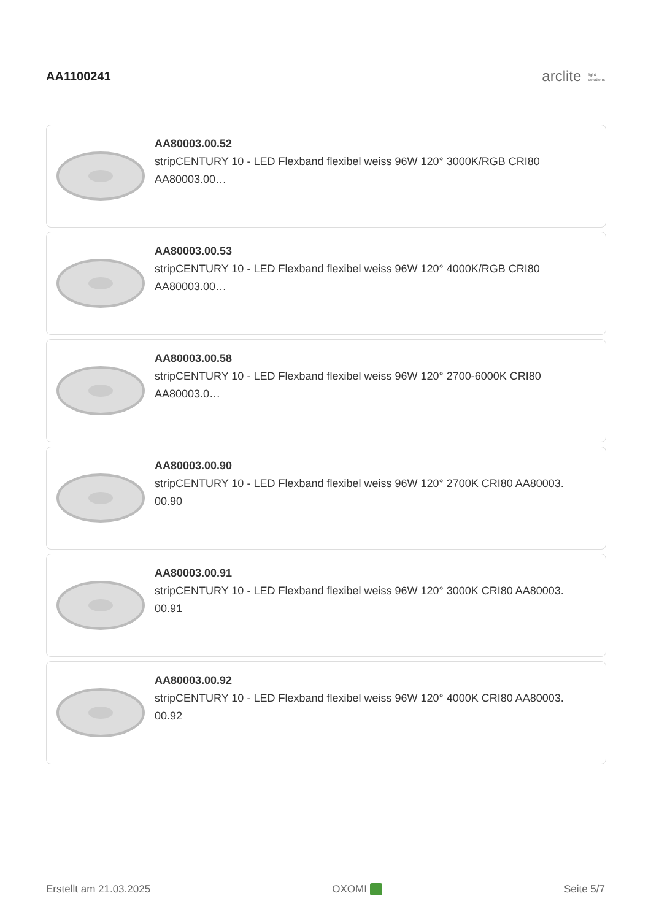AA1100241
arclite light
solutions
AA80003.00.52
stripCENTURY 10 - LED Flexband flexibel weiss 96W 120° 3000K/RGB CRI80
AA80003.00…
AA80003.00.53
stripCENTURY 10 - LED Flexband flexibel weiss 96W 120° 4000K/RGB CRI80
AA80003.00…
AA80003.00.58
stripCENTURY 10 - LED Flexband flexibel weiss 96W 120° 2700-6000K CRI80
AA80003.0…
AA80003.00.90
stripCENTURY 10 - LED Flexband flexibel weiss 96W 120° 2700K CRI80 AA80003.
00.90
AA80003.00.91
stripCENTURY 10 - LED Flexband flexibel weiss 96W 120° 3000K CRI80 AA80003.
00.91
AA80003.00.92
stripCENTURY 10 - LED Flexband flexibel weiss 96W 120° 4000K CRI80 AA80003.
00.92
Erstellt am 21.03.2025 OXOMI Seite 5/7